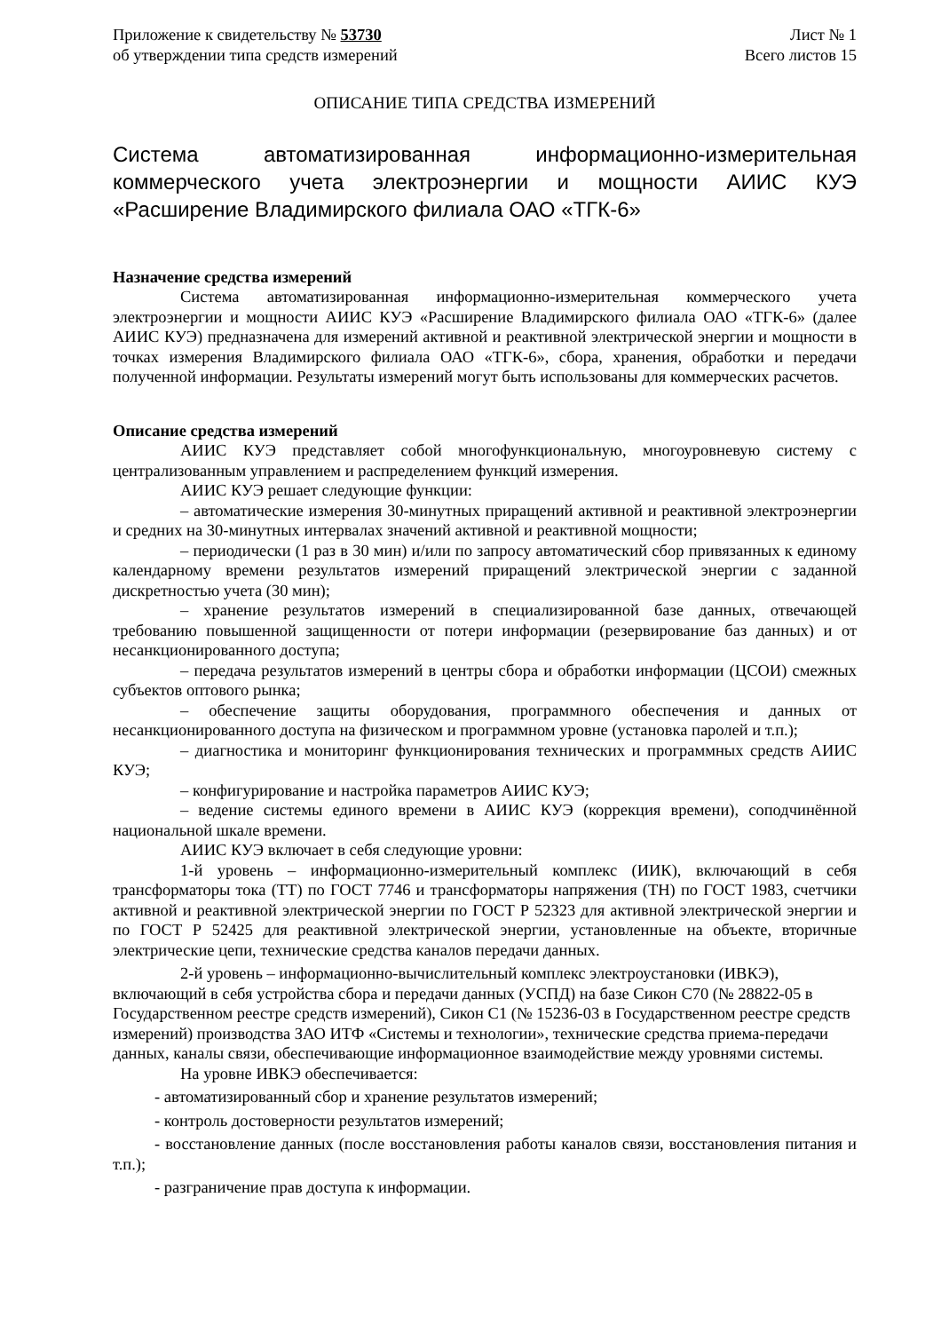Приложение к свидетельству № 53730 Лист № 1
об утверждении типа средств измерений Всего листов 15
ОПИСАНИЕ ТИПА СРЕДСТВА ИЗМЕРЕНИЙ
Система автоматизированная информационно-измерительная коммерческого учета электроэнергии и мощности АИИС КУЭ «Расширение Владимирского филиала ОАО «ТГК-6»
Назначение средства измерений
Система автоматизированная информационно-измерительная коммерческого учета электроэнергии и мощности АИИС КУЭ «Расширение Владимирского филиала ОАО «ТГК-6» (далее АИИС КУЭ) предназначена для измерений активной и реактивной электрической энергии и мощности в точках измерения Владимирского филиала ОАО «ТГК-6», сбора, хранения, обработки и передачи полученной информации. Результаты измерений могут быть использованы для коммерческих расчетов.
Описание средства измерений
АИИС КУЭ представляет собой многофункциональную, многоуровневую систему с централизованным управлением и распределением функций измерения.
АИИС КУЭ решает следующие функции:
– автоматические измерения 30-минутных приращений активной и реактивной электроэнергии и средних на 30-минутных интервалах значений активной и реактивной мощности;
– периодически (1 раз в 30 мин) и/или по запросу автоматический сбор привязанных к единому календарному времени результатов измерений приращений электрической энергии с заданной дискретностью учета (30 мин);
– хранение результатов измерений в специализированной базе данных, отвечающей требованию повышенной защищенности от потери информации (резервирование баз данных) и от несанкционированного доступа;
– передача результатов измерений в центры сбора и обработки информации (ЦСОИ) смежных субъектов оптового рынка;
– обеспечение защиты оборудования, программного обеспечения и данных от несанкционированного доступа на физическом и программном уровне (установка паролей и т.п.);
– диагностика и мониторинг функционирования технических и программных средств АИИС КУЭ;
– конфигурирование и настройка параметров АИИС КУЭ;
– ведение системы единого времени в АИИС КУЭ (коррекция времени), соподчинённой национальной шкале времени.
АИИС КУЭ включает в себя следующие уровни:
1-й уровень – информационно-измерительный комплекс (ИИК), включающий в себя трансформаторы тока (ТТ) по ГОСТ 7746 и трансформаторы напряжения (ТН) по ГОСТ 1983, счетчики активной и реактивной электрической энергии по ГОСТ Р 52323 для активной электрической энергии и по ГОСТ Р 52425 для реактивной электрической энергии, установленные на объекте, вторичные электрические цепи, технические средства каналов передачи данных.
2-й уровень – информационно-вычислительный комплекс электроустановки (ИВКЭ), включающий в себя устройства сбора и передачи данных (УСПД) на базе Сикон С70 (№ 28822-05 в Государственном реестре средств измерений), Сикон С1 (№ 15236-03 в Государственном реестре средств измерений) производства ЗАО ИТФ «Системы и технологии», технические средства приема-передачи данных, каналы связи, обеспечивающие информационное взаимодействие между уровнями системы.
На уровне ИВКЭ обеспечивается:
- автоматизированный сбор и хранение результатов измерений;
- контроль достоверности результатов измерений;
- восстановление данных (после восстановления работы каналов связи, восстановления питания и т.п.);
- разграничение прав доступа к информации.